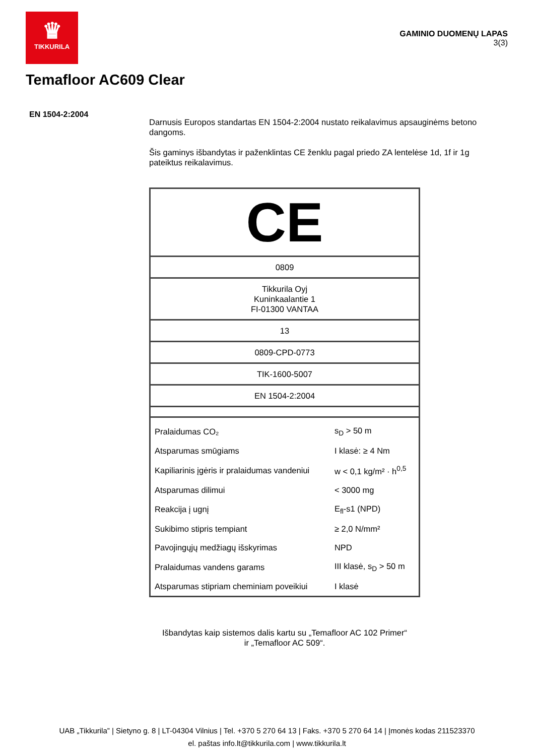♛
TIKKURILA
GAMINIO DUOMENŲ LAPAS
3(3)
Temafloor AC609 Clear
EN 1504-2:2004
Darnusis Europos standartas EN 1504-2:2004 nustato reikalavimus apsauginėms betono dangoms.
Šis gaminys išbandytas ir paženklintas CE ženklu pagal priedo ZA lentelėse 1d, 1f ir 1g pateiktus reikalavimus.
| CE | |
| 0809 | |
| Tikkurila Oyj Kuninkaalantie 1 FI-01300 VANTAA | |
| 13 | |
| 0809-CPD-0773 | |
| TIK-1600-5007 | |
| EN 1504-2:2004 | |
| Pralaidumas CO₂ | s<sub>D</sub> > 50 m |
| Atsparumas smūgiams | I klasė: ≥ 4 Nm |
| Kapiliarinis įgėris ir pralaidumas vandeniui | w < 0,1 kg/m² · h<sup>0,5</sup> |
| Atsparumas dilimui | < 3000 mg |
| Reakcija į ugnį | E<sub>fl</sub>-s1 (NPD) |
| Sukibimo stipris tempiant | ≥ 2,0 N/mm² |
| Pavojingųjų medžiagų išskyrimas | NPD |
| Pralaidumas vandens garams | III klasė, s<sub>D</sub> > 50 m |
| Atsparumas stipriam cheminiam poveikiui | I klasė |
Išbandytas kaip sistemos dalis kartu su „Temafloor AC 102 Primer“
ir „Temafloor AC 509“.
UAB „Tikkurila” | Sietyno g. 8 | LT-04304 Vilnius | Tel. +370 5 270 64 13 | Faks. +370 5 270 64 14 | Įmonės kodas 211523370
el. paštas info.lt@tikkurila.com | www.tikkurila.lt